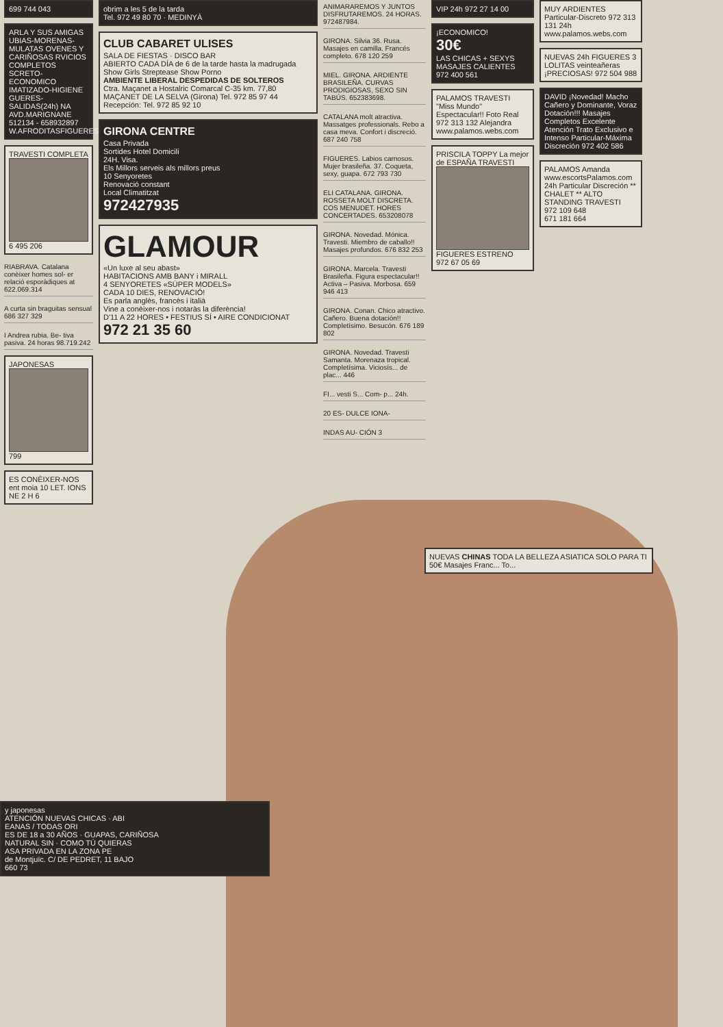699 744 043
ARLA Y SUS AMIGAS UBIAS-MORENAS-MULATAS OVENES Y CARIÑOSAS RVICIOS COMPLETOS SCRETO-ECONOMICO IMATIZADO-HIGIENE GUERES-SALIDAS(24h) NA AVD.MARIGNANE 512134 - 658932897 W.AFRODITASFIGUERES.COM
TRAVESTI COMPLETA
6 495 206
RIABRAVA. Catalana conèixer homes sol- er relació esporàdiques at 622.069.314
A curta sin braguitas sensual 686 327 329
I Andrea rubia. Be- tiva pasiva. 24 horas 98.719.242
JAPONESAS
799
ES CONÈIXER-NOS ent moia 10 LET. IONS NE 2 H 6
obrim a les 5 de la tarda
Tel. 972 49 80 70 · MEDINYÀ
CLUB CABARET ULISES
SALA DE FIESTAS · DISCO BAR
ABIERTO CADA DÍA de 6 de la tarde hasta la madrugada
Show Girls Streptease Show Porno
AMBIENTE LIBERAL DESPEDIDAS DE SOLTEROS
Ctra. Maçanet a Hostalric Comarcal C-35 km. 77,80 MAÇANET DE LA SELVA (Girona) Tel. 972 85 97 44 Recepción: Tel. 972 85 92 10
GIRONA CENTRE
Casa Privada
Sortides Hotel Domicili
24H. Visa.
Els Millors serveis als millors preus
10 Senyoretes
Renovació constant
Local Climatitzat
972427935
GLAMOUR
«Un luxe al seu abast»
HABITACIONS AMB BANY i MIRALL
4 SENYORETES «SÚPER MODELS»
CADA 10 DIES, RENOVACIÓ!
Es parla anglès, francès i italià
Vine a conèixer-nos i notaràs la diferència!
D'11 A 22 HORES • FESTIUS SÍ • AIRE CONDICIONAT
972 21 35 60
ANIMARAREMOS Y JUNTOS DISFRUTAREMOS. 24 HORAS. 972487984.
GIRONA. Silvia 36. Rusa. Masajes en camilla. Francés completo. 678 120 259
MIEL. GIRONA. ARDIENTE BRASILEÑA. CURVAS PRODIGIOSAS, SEXO SIN TABÚS. 652383698.
CATALANA molt atractiva. Massatges professionals. Rebo a casa meva. Confort i discreció. 687 240 758
FIGUERES. Labios carnosos. Mujer brasileña. 37. Coqueta, sexy, guapa. 672 793 730
ELI CATALANA. GIRONA. ROSSETA MOLT DISCRETA. COS MENUDET. HORES CONCERTADES. 653208078
GIRONA. Novedad. Mónica. Travesti. Miembro de caballo!! Masajes profundos. 676 832 253
GIRONA. Marcela. Travesti Brasileña. Figura espectacular!! Activa – Pasiva. Morbosa. 659 946 413
GIRONA. Conan. Chico atractivo. Cañero. Buena dotación!! Completísimo. Besucón. 676 189 802
GIRONA. Novedad. Travesti Samanta. Morenaza tropical. Completísima. Viciosís... de plac... 446
FI... vesti S... Com- p... 24h.
20 ES- DULCE IONA-
INDAS AU- CIÓN 3
VIP 24h 972 27 14 00
¡ECONOMICO!
30€
LAS CHICAS + SEXYS MASAJES CALIENTES 972 400 561
PALAMOS TRAVESTI "Miss Mundo" Espectacular!! Foto Real 972 313 132 Alejandra www.palamos.webs.com
PRISCILA TOPPY La mejor de ESPAÑA TRAVESTI
FIGUERES ESTRENO
972 67 05 69
MUY ARDIENTES Particular-Discreto 972 313 131 24h www.palamos.webs.com
NUEVAS 24h FIGUERES 3 LOLITAS veinteañeras ¡PRECIOSAS! 972 504 988
DAVID ¡Novedad! Macho Cañero y Dominante, Voraz Dotación!!! Masajes Completos Excelente Atención Trato Exclusivo e Intenso Particular-Máxima Discreción 972 402 586
PALAMOS Amanda www.escortsPalamos.com 24h Particular Discreción ** CHALET ** ALTO STANDING TRAVESTI
972 109 648
671 181 664
NUEVAS CHINAS TODA LA BELLEZA ASIATICA SOLO PARA TI 50€ Masajes Franc... To...
y japonesas
ATENCIÓN NUEVAS CHICAS · ABI
EANAS / TODAS ORI
ES DE 18 a 30 AÑOS · GUAPAS, CARIÑOSA
NATURAL SIN · COMO TÚ QUIERAS
ASA PRIVADA EN LA ZONA PE
de Montjuïc. C/ DE PEDRET, 11 BAJO
660 73